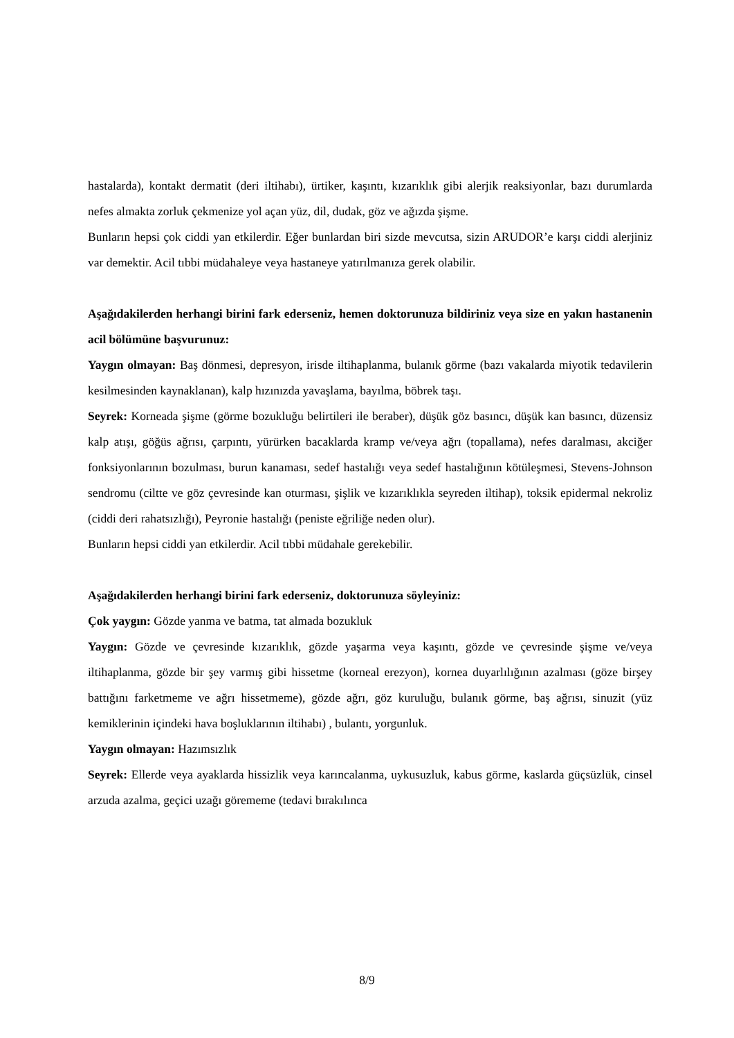hastalarda), kontakt dermatit (deri iltihabı), ürtiker, kaşıntı, kızarıklık gibi alerjik reaksiyonlar, bazı durumlarda nefes almakta zorluk çekmenize yol açan yüz, dil, dudak, göz ve ağızda şişme.
Bunların hepsi çok ciddi yan etkilerdir. Eğer bunlardan biri sizde mevcutsa, sizin ARUDOR’e karşı ciddi alerjiniz var demektir. Acil tıbbi müdahaleye veya hastaneye yatırılmanıza gerek olabilir.
Aşağıdakilerden herhangi birini fark ederseniz, hemen doktorunuza bildiriniz veya size en yakın hastanenin acil bölümüne başvurunuz:
Yaygın olmayan: Baş dönmesi, depresyon, irisde iltihaplanma, bulanık görme (bazı vakalarda miyotik tedavilerin kesilmesinden kaynaklanan), kalp hızınızda yavaşlama, bayılma, böbrek taşı.
Seyrek: Korneada şişme (görme bozukluğu belirtileri ile beraber), düşük göz basıncı, düşük kan basıncı, düzensiz kalp atışı, göğüs ağrısı, çarpıntı, yürürken bacaklarda kramp ve/veya ağrı (topallama), nefes daralması, akciğer fonksiyonlarının bozulması, burun kanaması, sedef hastalığı veya sedef hastalığının kötüleşmesi, Stevens-Johnson sendromu (ciltte ve göz çevresinde kan oturması, şişlik ve kızarıklıkla seyreden iltihap), toksik epidermal nekroliz (ciddi deri rahatsızlığı), Peyronie hastalığı (peniste eğriliğe neden olur).
Bunların hepsi ciddi yan etkilerdir. Acil tıbbi müdahale gerekebilir.
Aşağıdakilerden herhangi birini fark ederseniz, doktorunuza söyleyiniz:
Çok yaygın: Gözde yanma ve batma, tat almada bozukluk
Yaygın: Gözde ve çevresinde kızarıklık, gözde yaşarma veya kaşıntı, gözde ve çevresinde şişme ve/veya iltihaplanma, gözde bir şey varmış gibi hissetme (korneal erezyon), kornea duyarlılığının azalması (göze birşey battığını farketmeme ve ağrı hissetmeme), gözde ağrı, göz kuruluğu, bulanık görme, baş ağrısı, sinuzit (yüz kemiklerinin içindeki hava boşluklarının iltihabı) , bulantı, yorgunluk.
Yaygın olmayan: Hazımsızlık
Seyrek: Ellerde veya ayaklarda hissizlik veya karıncalanma, uykusuzluk, kabus görme, kaslarda güçsüzlük, cinsel arzuda azalma, geçici uzağı görememe (tedavi bırakılınca
8/9